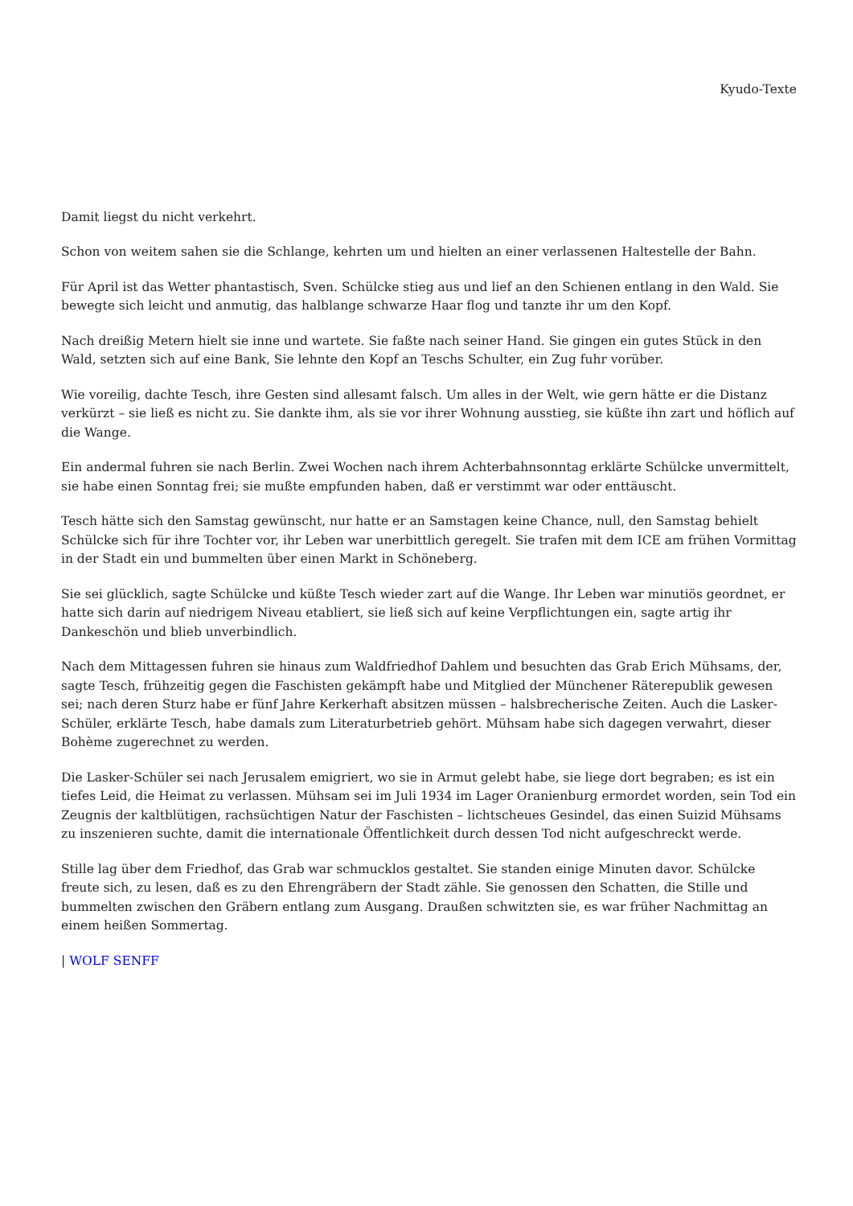Kyudo-Texte
Damit liegst du nicht verkehrt.
Schon von weitem sahen sie die Schlange, kehrten um und hielten an einer verlassenen Haltestelle der Bahn.
Für April ist das Wetter phantastisch, Sven. Schülcke stieg aus und lief an den Schienen entlang in den Wald. Sie bewegte sich leicht und anmutig, das halblange schwarze Haar flog und tanzte ihr um den Kopf.
Nach dreißig Metern hielt sie inne und wartete. Sie faßte nach seiner Hand. Sie gingen ein gutes Stück in den Wald, setzten sich auf eine Bank, Sie lehnte den Kopf an Teschs Schulter, ein Zug fuhr vorüber.
Wie voreilig, dachte Tesch, ihre Gesten sind allesamt falsch. Um alles in der Welt, wie gern hätte er die Distanz verkürzt – sie ließ es nicht zu. Sie dankte ihm, als sie vor ihrer Wohnung ausstieg, sie küßte ihn zart und höflich auf die Wange.
Ein andermal fuhren sie nach Berlin. Zwei Wochen nach ihrem Achterbahnsonntag erklärte Schülcke unvermittelt, sie habe einen Sonntag frei; sie mußte empfunden haben, daß er verstimmt war oder enttäuscht.
Tesch hätte sich den Samstag gewünscht, nur hatte er an Samstagen keine Chance, null, den Samstag behielt Schülcke sich für ihre Tochter vor, ihr Leben war unerbittlich geregelt. Sie trafen mit dem ICE am frühen Vormittag in der Stadt ein und bummelten über einen Markt in Schöneberg.
Sie sei glücklich, sagte Schülcke und küßte Tesch wieder zart auf die Wange. Ihr Leben war minutiös geordnet, er hatte sich darin auf niedrigem Niveau etabliert, sie ließ sich auf keine Verpflichtungen ein, sagte artig ihr Dankeschön und blieb unverbindlich.
Nach dem Mittagessen fuhren sie hinaus zum Waldfriedhof Dahlem und besuchten das Grab Erich Mühsams, der, sagte Tesch, frühzeitig gegen die Faschisten gekämpft habe und Mitglied der Münchener Räterepublik gewesen sei; nach deren Sturz habe er fünf Jahre Kerkerhaft absitzen müssen – halsbrecherische Zeiten. Auch die Lasker-Schüler, erklärte Tesch, habe damals zum Literaturbetrieb gehört. Mühsam habe sich dagegen verwahrt, dieser Bohème zugerechnet zu werden.
Die Lasker-Schüler sei nach Jerusalem emigriert, wo sie in Armut gelebt habe, sie liege dort begraben; es ist ein tiefes Leid, die Heimat zu verlassen. Mühsam sei im Juli 1934 im Lager Oranienburg ermordet worden, sein Tod ein Zeugnis der kaltblütigen, rachsüchtigen Natur der Faschisten – lichtscheues Gesindel, das einen Suizid Mühsams zu inszenieren suchte, damit die internationale Öffentlichkeit durch dessen Tod nicht aufgeschreckt werde.
Stille lag über dem Friedhof, das Grab war schmucklos gestaltet. Sie standen einige Minuten davor. Schülcke freute sich, zu lesen, daß es zu den Ehrengräbern der Stadt zähle. Sie genossen den Schatten, die Stille und bummelten zwischen den Gräbern entlang zum Ausgang. Draußen schwitzten sie, es war früher Nachmittag an einem heißen Sommertag.
| WOLF SENFF